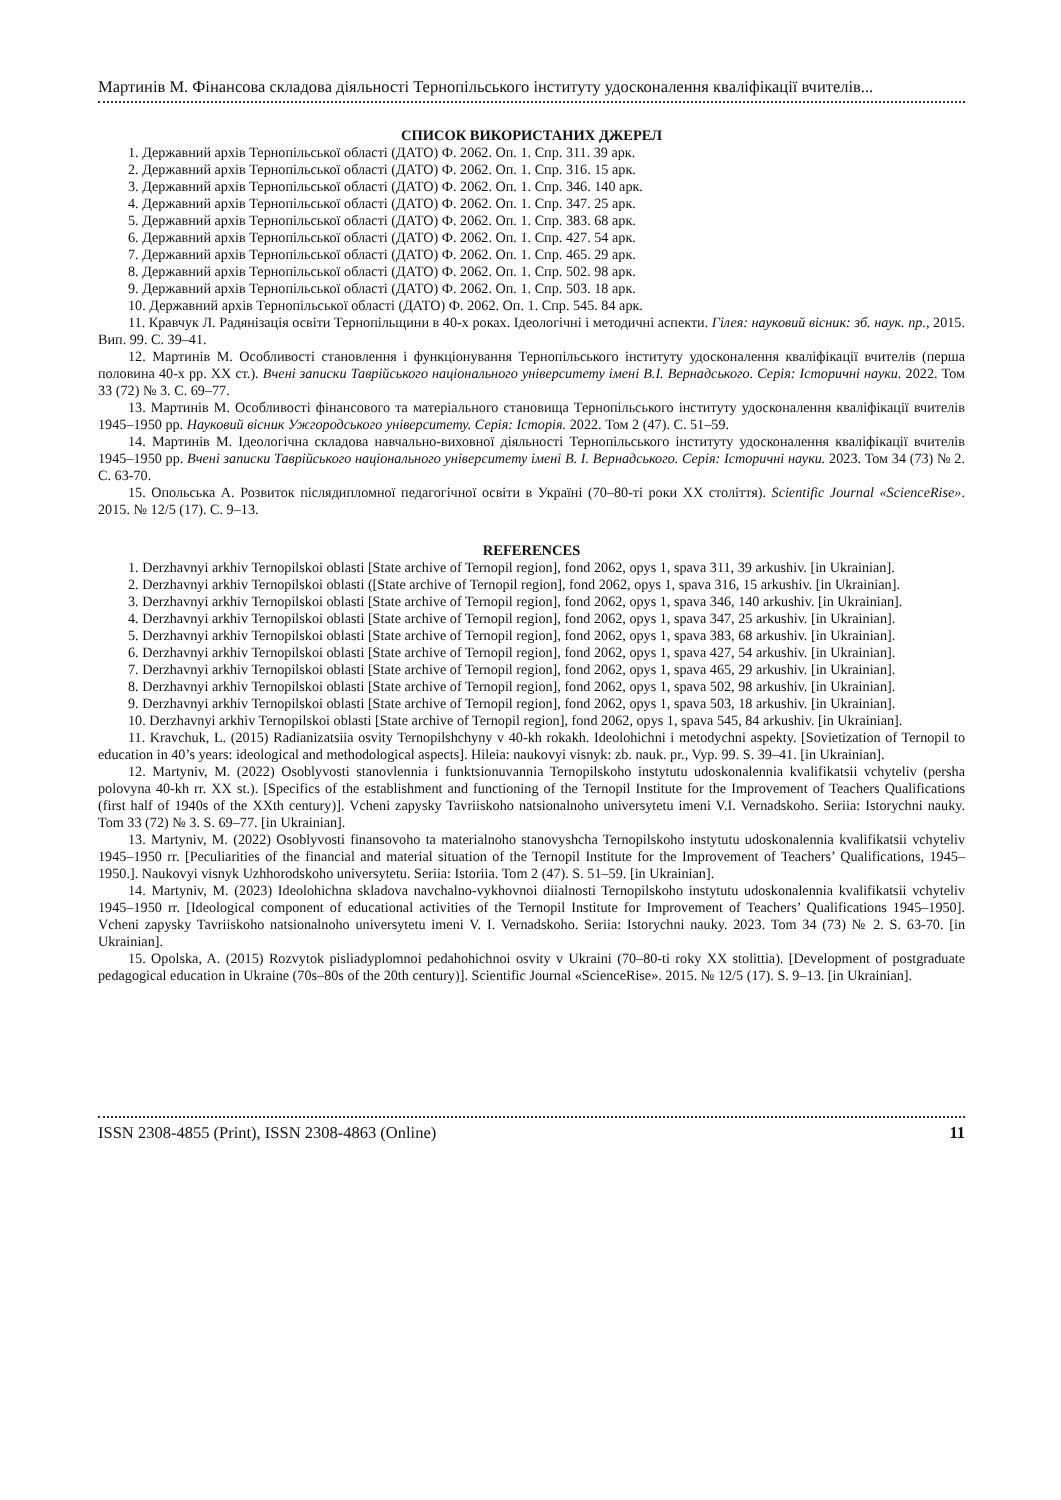Мартинів М. Фінансова складова діяльності Тернопільського інституту удосконалення кваліфікації вчителів...
СПИСОК ВИКОРИСТАНИХ ДЖЕРЕЛ
1. Державний архів Тернопільської області (ДАТО) Ф. 2062. Оп. 1. Спр. 311. 39 арк.
2. Державний архів Тернопільської області (ДАТО) Ф. 2062. Оп. 1. Спр. 316. 15 арк.
3. Державний архів Тернопільської області (ДАТО) Ф. 2062. Оп. 1. Спр. 346. 140 арк.
4. Державний архів Тернопільської області (ДАТО) Ф. 2062. Оп. 1. Спр. 347. 25 арк.
5. Державний архів Тернопільської області (ДАТО) Ф. 2062. Оп. 1. Спр. 383. 68 арк.
6. Державний архів Тернопільської області (ДАТО) Ф. 2062. Оп. 1. Спр. 427. 54 арк.
7. Державний архів Тернопільської області (ДАТО) Ф. 2062. Оп. 1. Спр. 465. 29 арк.
8. Державний архів Тернопільської області (ДАТО) Ф. 2062. Оп. 1. Спр. 502. 98 арк.
9. Державний архів Тернопільської області (ДАТО) Ф. 2062. Оп. 1. Спр. 503. 18 арк.
10. Державний архів Тернопільської області (ДАТО) Ф. 2062. Оп. 1. Спр. 545. 84 арк.
11. Кравчук Л. Радянізація освіти Тернопільщини в 40-х роках. Ідеологічні і методичні аспекти. Гілея: науковий вісник: зб. наук. пр., 2015. Вип. 99. С. 39–41.
12. Мартинів М. Особливості становлення і функціонування Тернопільського інституту удосконалення кваліфікації вчителів (перша половина 40-х рр. ХХ ст.). Вчені записки Таврійського національного університету імені В.І. Вернадського. Серія: Історичні науки. 2022. Том 33 (72) № 3. С. 69–77.
13. Мартинів М. Особливості фінансового та матеріального становища Тернопільського інституту удосконалення кваліфікації вчителів 1945–1950 рр. Науковий вісник Ужгородського університету. Серія: Історія. 2022. Том 2 (47). С. 51–59.
14. Мартинів М. Ідеологічна складова навчально-виховної діяльності Тернопільського інституту удосконалення кваліфікації вчителів 1945–1950 рр. Вчені записки Таврійського національного університету імені В. І. Вернадського. Серія: Історичні науки. 2023. Том 34 (73) № 2. С. 63-70.
15. Опольська А. Розвиток післядипломної педагогічної освіти в Україні (70–80-ті роки ХХ століття). Scientific Journal «ScienceRise». 2015. № 12/5 (17). С. 9–13.
REFERENCES
1. Derzhavnyi arkhiv Ternopilskoi oblasti [State archive of Ternopil region], fond 2062, opys 1, spava 311, 39 arkushiv. [in Ukrainian].
2. Derzhavnyi arkhiv Ternopilskoi oblasti ([State archive of Ternopil region], fond 2062, opys 1, spava 316, 15 arkushiv. [in Ukrainian].
3. Derzhavnyi arkhiv Ternopilskoi oblasti [State archive of Ternopil region], fond 2062, opys 1, spava 346, 140 arkushiv. [in Ukrainian].
4. Derzhavnyi arkhiv Ternopilskoi oblasti [State archive of Ternopil region], fond 2062, opys 1, spava 347, 25 arkushiv. [in Ukrainian].
5. Derzhavnyi arkhiv Ternopilskoi oblasti [State archive of Ternopil region], fond 2062, opys 1, spava 383, 68 arkushiv. [in Ukrainian].
6. Derzhavnyi arkhiv Ternopilskoi oblasti [State archive of Ternopil region], fond 2062, opys 1, spava 427, 54 arkushiv. [in Ukrainian].
7. Derzhavnyi arkhiv Ternopilskoi oblasti [State archive of Ternopil region], fond 2062, opys 1, spava 465, 29 arkushiv. [in Ukrainian].
8. Derzhavnyi arkhiv Ternopilskoi oblasti [State archive of Ternopil region], fond 2062, opys 1, spava 502, 98 arkushiv. [in Ukrainian].
9. Derzhavnyi arkhiv Ternopilskoi oblasti [State archive of Ternopil region], fond 2062, opys 1, spava 503, 18 arkushiv. [in Ukrainian].
10. Derzhavnyi arkhiv Ternopilskoi oblasti [State archive of Ternopil region], fond 2062, opys 1, spava 545, 84 arkushiv. [in Ukrainian].
11. Kravchuk, L. (2015) Radianizatsiia osvity Ternopilshchyny v 40-kh rokakh. Ideolohichni i metodychni aspekty. [Sovietization of Ternopil to education in 40’s years: ideological and methodological aspects]. Hileia: naukovyi visnyk: zb. nauk. pr., Vyp. 99. S. 39–41. [in Ukrainian].
12. Martyniv, M. (2022) Osoblyvosti stanovlennia i funktsionuvannia Ternopilskoho instytutu udoskonalennia kvalifikatsii vchyteliv (persha polovyna 40-kh rr. XX st.). [Specifics of the establishment and functioning of the Ternopil Institute for the Improvement of Teachers Qualifications (first half of 1940s of the XXth century)]. Vcheni zapysky Tavriiskoho natsionalnoho universytetu imeni V.I. Vernadskoho. Seriia: Istorychni nauky. Tom 33 (72) № 3. S. 69–77. [in Ukrainian].
13. Martyniv, M. (2022) Osoblyvosti finansovoho ta materialnoho stanovyshcha Ternopilskoho instytutu udoskonalennia kvalifikatsii vchyteliv 1945–1950 rr. [Peculiarities of the financial and material situation of the Ternopil Institute for the Improvement of Teachers’ Qualifications, 1945–1950.]. Naukovyi visnyk Uzhhorodskoho universytetu. Seriia: Istoriia. Tom 2 (47). S. 51–59. [in Ukrainian].
14. Martyniv, M. (2023) Ideolohichna skladova navchalno-vykhovnoi diialnosti Ternopilskoho instytutu udoskonalennia kvalifikatsii vchyteliv 1945–1950 rr. [Ideological component of educational activities of the Ternopil Institute for Improvement of Teachers’ Qualifications 1945–1950]. Vcheni zapysky Tavriiskoho natsionalnoho universytetu imeni V. I. Vernadskoho. Seriia: Istorychni nauky. 2023. Tom 34 (73) № 2. S. 63-70. [in Ukrainian].
15. Opolska, A. (2015) Rozvytok pisliadyplomnoi pedahohichnoi osvity v Ukraini (70–80-ti roky XX stolittia). [Development of postgraduate pedagogical education in Ukraine (70s–80s of the 20th century)]. Scientific Journal «ScienceRise». 2015. № 12/5 (17). S. 9–13. [in Ukrainian].
ISSN 2308-4855 (Print), ISSN 2308-4863 (Online) 11